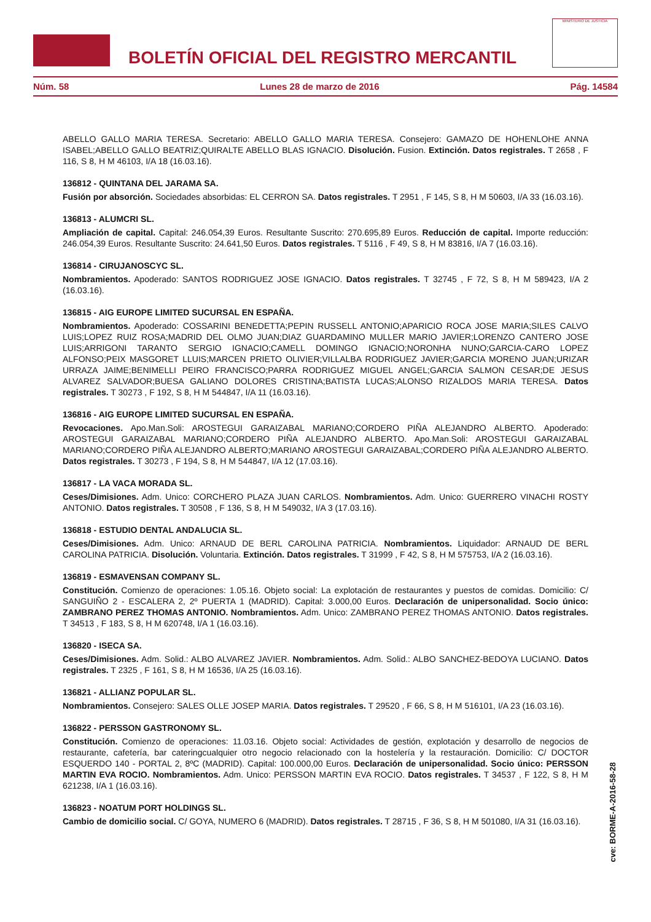BOLETÍN OFICIAL DEL REGISTRO MERCANTIL
MINISTERIO DE JUSTICIA
Núm. 58 Lunes 28 de marzo de 2016 Pág. 14584
ABELLO GALLO MARIA TERESA. Secretario: ABELLO GALLO MARIA TERESA. Consejero: GAMAZO DE HOHENLOHE ANNA ISABEL;ABELLO GALLO BEATRIZ;QUIRALTE ABELLO BLAS IGNACIO. Disolución. Fusion. Extinción. Datos registrales. T 2658 , F 116, S 8, H M 46103, I/A 18 (16.03.16).
136812 - QUINTANA DEL JARAMA SA.
Fusión por absorción. Sociedades absorbidas: EL CERRON SA. Datos registrales. T 2951 , F 145, S 8, H M 50603, I/A 33 (16.03.16).
136813 - ALUMCRI SL.
Ampliación de capital. Capital: 246.054,39 Euros. Resultante Suscrito: 270.695,89 Euros. Reducción de capital. Importe reducción: 246.054,39 Euros. Resultante Suscrito: 24.641,50 Euros. Datos registrales. T 5116 , F 49, S 8, H M 83816, I/A 7 (16.03.16).
136814 - CIRUJANOSCYC SL.
Nombramientos. Apoderado: SANTOS RODRIGUEZ JOSE IGNACIO. Datos registrales. T 32745 , F 72, S 8, H M 589423, I/A 2 (16.03.16).
136815 - AIG EUROPE LIMITED SUCURSAL EN ESPAÑA.
Nombramientos. Apoderado: COSSARINI BENEDETTA;PEPIN RUSSELL ANTONIO;APARICIO ROCA JOSE MARIA;SILES CALVO LUIS;LOPEZ RUIZ ROSA;MADRID DEL OLMO JUAN;DIAZ GUARDAMINO MULLER MARIO JAVIER;LORENZO CANTERO JOSE LUIS;ARRIGONI TARANTO SERGIO IGNACIO;CAMELL DOMINGO IGNACIO;NORONHA NUNO;GARCIA-CARO LOPEZ ALFONSO;PEIX MASGORET LLUIS;MARCEN PRIETO OLIVIER;VILLALBA RODRIGUEZ JAVIER;GARCIA MORENO JUAN;URIZAR URRAZA JAIME;BENIMELLI PEIRO FRANCISCO;PARRA RODRIGUEZ MIGUEL ANGEL;GARCIA SALMON CESAR;DE JESUS ALVAREZ SALVADOR;BUESA GALIANO DOLORES CRISTINA;BATISTA LUCAS;ALONSO RIZALDOS MARIA TERESA. Datos registrales. T 30273 , F 192, S 8, H M 544847, I/A 11 (16.03.16).
136816 - AIG EUROPE LIMITED SUCURSAL EN ESPAÑA.
Revocaciones. Apo.Man.Soli: AROSTEGUI GARAIZABAL MARIANO;CORDERO PIÑA ALEJANDRO ALBERTO. Apoderado: AROSTEGUI GARAIZABAL MARIANO;CORDERO PIÑA ALEJANDRO ALBERTO. Apo.Man.Soli: AROSTEGUI GARAIZABAL MARIANO;CORDERO PIÑA ALEJANDRO ALBERTO;MARIANO AROSTEGUI GARAIZABAL;CORDERO PIÑA ALEJANDRO ALBERTO. Datos registrales. T 30273 , F 194, S 8, H M 544847, I/A 12 (17.03.16).
136817 - LA VACA MORADA SL.
Ceses/Dimisiones. Adm. Unico: CORCHERO PLAZA JUAN CARLOS. Nombramientos. Adm. Unico: GUERRERO VINACHI ROSTY ANTONIO. Datos registrales. T 30508 , F 136, S 8, H M 549032, I/A 3 (17.03.16).
136818 - ESTUDIO DENTAL ANDALUCIA SL.
Ceses/Dimisiones. Adm. Unico: ARNAUD DE BERL CAROLINA PATRICIA. Nombramientos. Liquidador: ARNAUD DE BERL CAROLINA PATRICIA. Disolución. Voluntaria. Extinción. Datos registrales. T 31999 , F 42, S 8, H M 575753, I/A 2 (16.03.16).
136819 - ESMAVENSAN COMPANY SL.
Constitución. Comienzo de operaciones: 1.05.16. Objeto social: La explotación de restaurantes y puestos de comidas. Domicilio: C/ SANGUIÑO 2 - ESCALERA 2, 2º PUERTA 1 (MADRID). Capital: 3.000,00 Euros. Declaración de unipersonalidad. Socio único: ZAMBRANO PEREZ THOMAS ANTONIO. Nombramientos. Adm. Unico: ZAMBRANO PEREZ THOMAS ANTONIO. Datos registrales. T 34513 , F 183, S 8, H M 620748, I/A 1 (16.03.16).
136820 - ISECA SA.
Ceses/Dimisiones. Adm. Solid.: ALBO ALVAREZ JAVIER. Nombramientos. Adm. Solid.: ALBO SANCHEZ-BEDOYA LUCIANO. Datos registrales. T 2325 , F 161, S 8, H M 16536, I/A 25 (16.03.16).
136821 - ALLIANZ POPULAR SL.
Nombramientos. Consejero: SALES OLLE JOSEP MARIA. Datos registrales. T 29520 , F 66, S 8, H M 516101, I/A 23 (16.03.16).
136822 - PERSSON GASTRONOMY SL.
Constitución. Comienzo de operaciones: 11.03.16. Objeto social: Actividades de gestión, explotación y desarrollo de negocios de restaurante, cafetería, bar cateringcualquier otro negocio relacionado con la hostelería y la restauración. Domicilio: C/ DOCTOR ESQUERDO 140 - PORTAL 2, 8ºC (MADRID). Capital: 100.000,00 Euros. Declaración de unipersonalidad. Socio único: PERSSON MARTIN EVA ROCIO. Nombramientos. Adm. Unico: PERSSON MARTIN EVA ROCIO. Datos registrales. T 34537 , F 122, S 8, H M 621238, I/A 1 (16.03.16).
136823 - NOATUM PORT HOLDINGS SL.
Cambio de domicilio social. C/ GOYA, NUMERO 6 (MADRID). Datos registrales. T 28715 , F 36, S 8, H M 501080, I/A 31 (16.03.16).
cve: BORME-A-2016-58-28